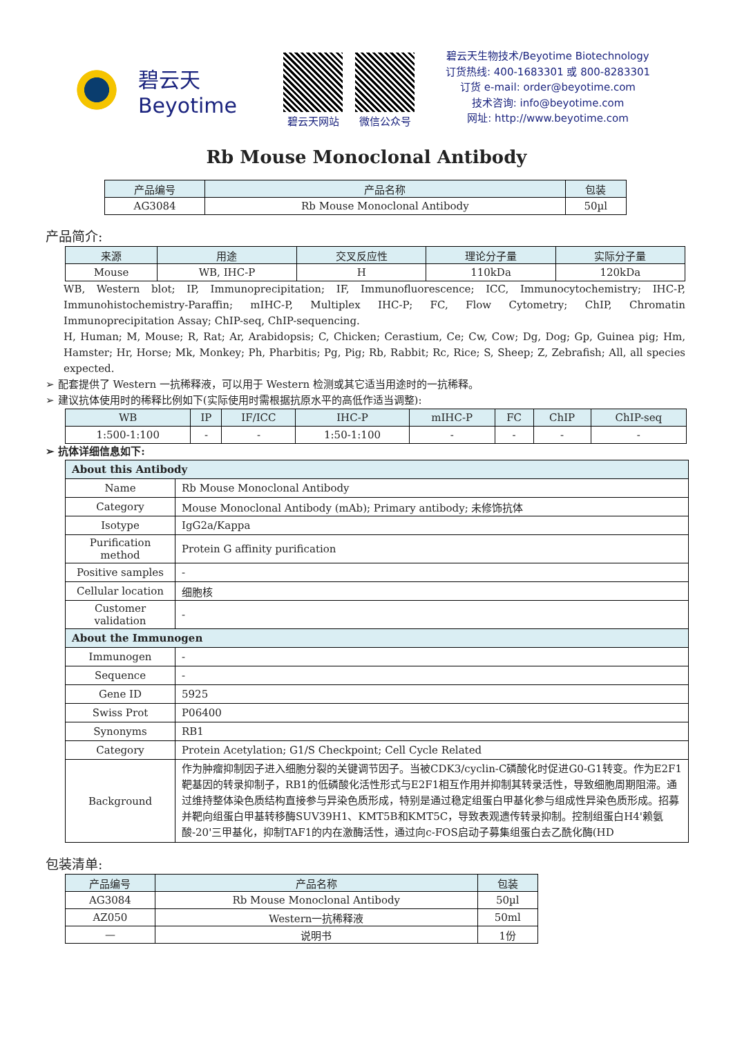碧云天
Beyotime
碧云天网站 微信公众号
碧云天生物技术/Beyotime Biotechnology
订货热线: 400-1683301 或 800-8283301
订货 e-mail: order@beyotime.com
技术咨询: info@beyotime.com
网址: http://www.beyotime.com
Rb Mouse Monoclonal Antibody
| 产品编号 | 产品名称 | 包装 |
| --- | --- | --- |
| AG3084 | Rb Mouse Monoclonal Antibody | 50µl |
产品简介:
| 来源 | 用途 | 交叉反应性 | 理论分子量 | 实际分子量 |
| --- | --- | --- | --- | --- |
| Mouse | WB, IHC-P | H | 110kDa | 120kDa |
WB, Western blot; IP, Immunoprecipitation; IF, Immunofluorescence; ICC, Immunocytochemistry; IHC-P, Immunohistochemistry-Paraffin; mIHC-P, Multiplex IHC-P; FC, Flow Cytometry; ChIP, Chromatin Immunoprecipitation Assay; ChIP-seq, ChIP-sequencing.
H, Human; M, Mouse; R, Rat; Ar, Arabidopsis; C, Chicken; Cerastium, Ce; Cw, Cow; Dg, Dog; Gp, Guinea pig; Hm, Hamster; Hr, Horse; Mk, Monkey; Ph, Pharbitis; Pg, Pig; Rb, Rabbit; Rc, Rice; S, Sheep; Z, Zebrafish; All, all species expected.
➢ 配套提供了 Western 一抗稀释液，可以用于 Western 检测或其它适当用途时的一抗稀释。
➢ 建议抗体使用时的稀释比例如下(实际使用时需根据抗原水平的高低作适当调整):
| WB | IP | IF/ICC | IHC-P | mIHC-P | FC | ChIP | ChIP-seq |
| --- | --- | --- | --- | --- | --- | --- | --- |
| 1:500-1:100 | - | - | 1:50-1:100 | - | - | - | - |
➢ 抗体详细信息如下:
| About this Antibody | |
| Name | Rb Mouse Monoclonal Antibody |
| Category | Mouse Monoclonal Antibody (mAb); Primary antibody; 未修饰抗体 |
| Isotype | IgG2a/Kappa |
| Purification method | Protein G affinity purification |
| Positive samples | - |
| Cellular location | 细胞核 |
| Customer validation | - |
| About the Immunogen | |
| Immunogen | - |
| Sequence | - |
| Gene ID | 5925 |
| Swiss Prot | P06400 |
| Synonyms | RB1 |
| Category | Protein Acetylation; G1/S Checkpoint; Cell Cycle Related |
| Background | 作为肿瘤抑制因子进入细胞分裂的关键调节因子。当被CDK3/cyclin-C磷酸化时促进G0-G1转变。作为E2F1靶基因的转录抑制子，RB1的低磷酸化活性形式与E2F1相互作用并抑制其转录活性，导致细胞周期阻滞。通过维持整体染色质结构直接参与异染色质形成，特别是通过稳定组蛋白甲基化参与组成性异染色质形成。招募并靶向组蛋白甲基转移酶SUV39H1、KMT5B和KMT5C，导致表观遗传转录抑制。控制组蛋白H4'赖氨酸-20'三甲基化，抑制TAF1的内在激酶活性，通过向c-FOS启动子募集组蛋白去乙酰化酶(HD |
包装清单:
| 产品编号 | 产品名称 | 包装 |
| --- | --- | --- |
| AG3084 | Rb Mouse Monoclonal Antibody | 50µl |
| AZ050 | Western一抗稀释液 | 50ml |
| — | 说明书 | 1份 |